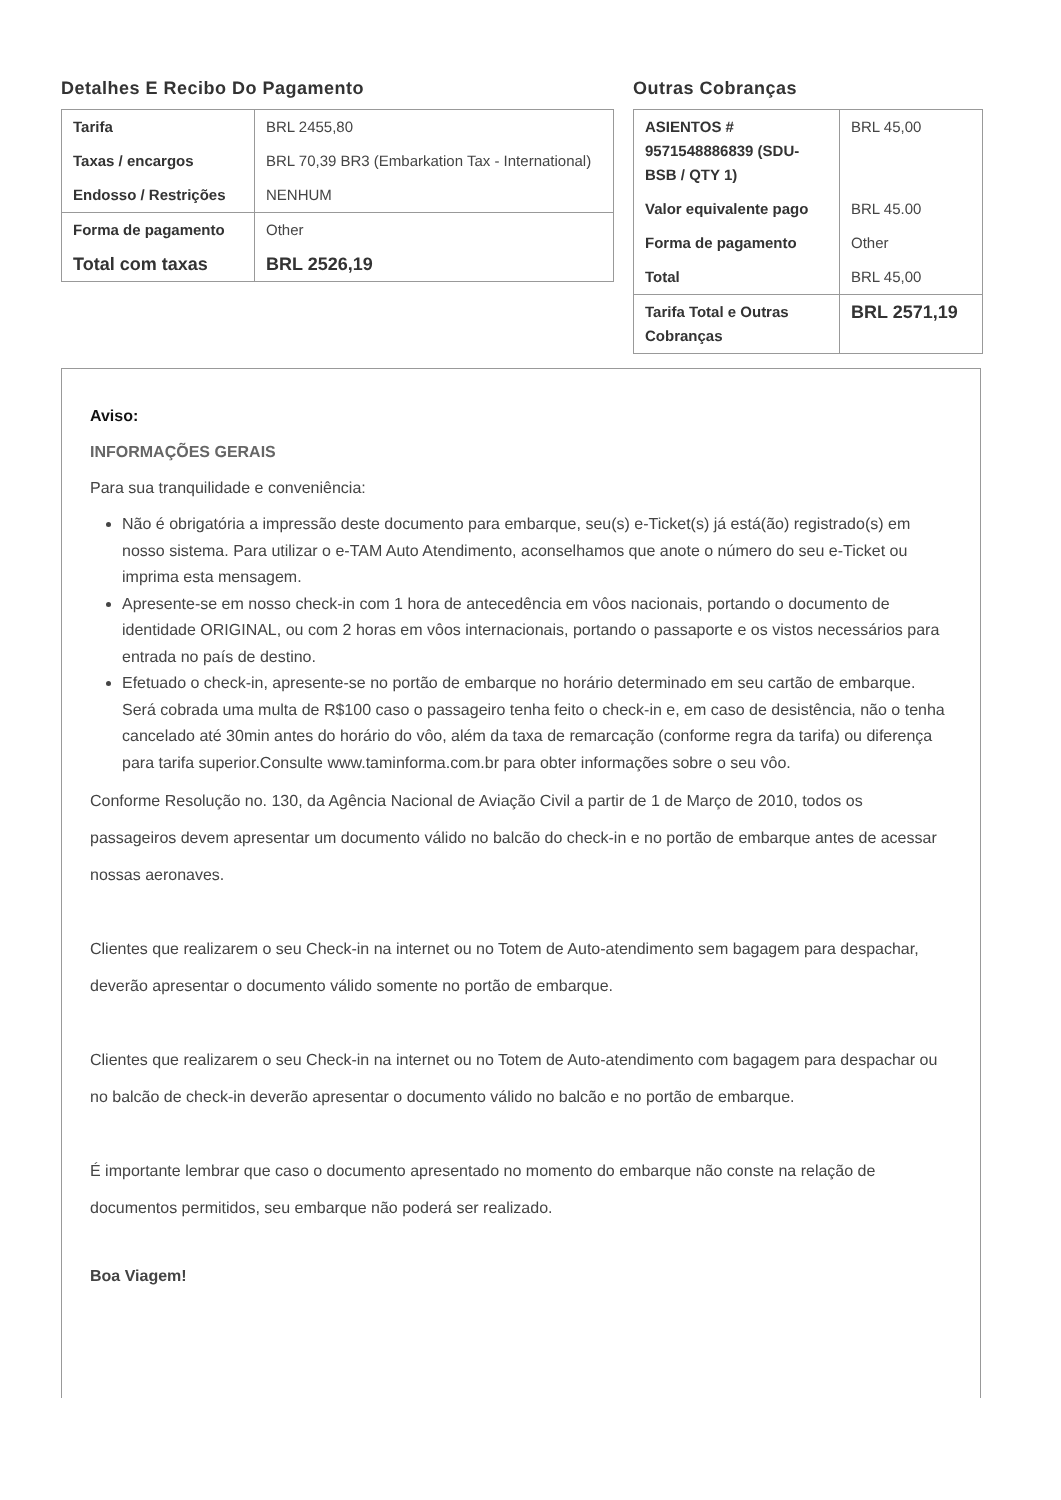Detalhes E Recibo Do Pagamento
| Tarifa | BRL 2455,80 |
| Taxas / encargos | BRL 70,39 BR3 (Embarkation Tax - International) |
| Endosso / Restrições | NENHUM |
| Forma de pagamento | Other |
| Total com taxas | BRL 2526,19 |
Outras Cobranças
| ASIENTOS # 9571548886839 (SDU-BSB / QTY 1) | BRL 45,00 |
| Valor equivalente pago | BRL 45.00 |
| Forma de pagamento | Other |
| Total | BRL 45,00 |
| Tarifa Total e Outras Cobranças | BRL 2571,19 |
Aviso:
INFORMAÇÕES GERAIS
Para sua tranquilidade e conveniência:
Não é obrigatória a impressão deste documento para embarque, seu(s) e-Ticket(s) já está(ão) registrado(s) em nosso sistema. Para utilizar o e-TAM Auto Atendimento, aconselhamos que anote o número do seu e-Ticket ou imprima esta mensagem.
Apresente-se em nosso check-in com 1 hora de antecedência em vôos nacionais, portando o documento de identidade ORIGINAL, ou com 2 horas em vôos internacionais, portando o passaporte e os vistos necessários para entrada no país de destino.
Efetuado o check-in, apresente-se no portão de embarque no horário determinado em seu cartão de embarque. Será cobrada uma multa de R$100 caso o passageiro tenha feito o check-in e, em caso de desistência, não o tenha cancelado até 30min antes do horário do vôo, além da taxa de remarcação (conforme regra da tarifa) ou diferença para tarifa superior.Consulte www.taminforma.com.br para obter informações sobre o seu vôo.
Conforme Resolução no. 130, da Agência Nacional de Aviação Civil a partir de 1 de Março de 2010, todos os passageiros devem apresentar um documento válido no balcão do check-in e no portão de embarque antes de acessar nossas aeronaves.
Clientes que realizarem o seu Check-in na internet ou no Totem de Auto-atendimento sem bagagem para despachar, deverão apresentar o documento válido somente no portão de embarque.
Clientes que realizarem o seu Check-in na internet ou no Totem de Auto-atendimento com bagagem para despachar ou no balcão de check-in deverão apresentar o documento válido no balcão e no portão de embarque.
É importante lembrar que caso o documento apresentado no momento do embarque não conste na relação de documentos permitidos, seu embarque não poderá ser realizado.
Boa Viagem!